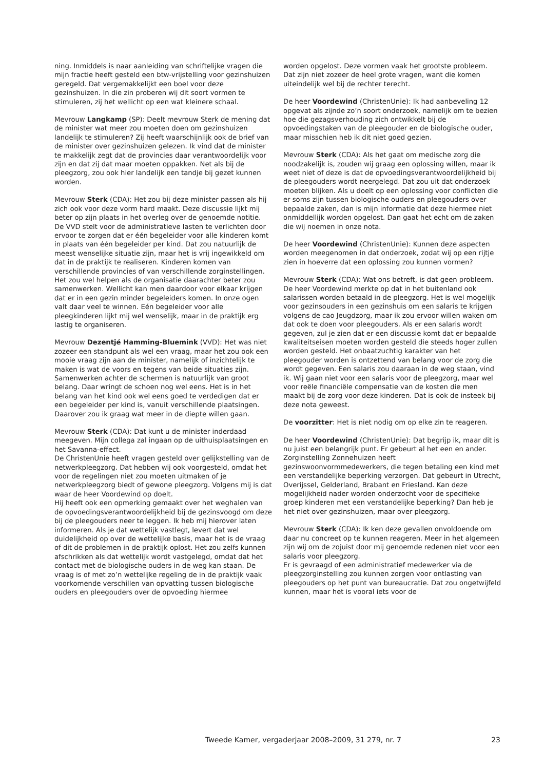ning. Inmiddels is naar aanleiding van schriftelijke vragen die mijn fractie heeft gesteld een btw-vrijstelling voor gezinshuizen geregeld. Dat vergemakkelijkt een boel voor deze gezinshuizen. In die zin proberen wij dit soort vormen te stimuleren, zij het wellicht op een wat kleinere schaal.
Mevrouw Langkamp (SP): Deelt mevrouw Sterk de mening dat de minister wat meer zou moeten doen om gezinshuizen landelijk te stimuleren? Zij heeft waarschijnlijk ook de brief van de minister over gezinshuizen gelezen. Ik vind dat de minister te makkelijk zegt dat de provincies daar verantwoordelijk voor zijn en dat zij dat maar moeten oppakken. Net als bij de pleegzorg, zou ook hier landelijk een tandje bij gezet kunnen worden.
Mevrouw Sterk (CDA): Het zou bij deze minister passen als hij zich ook voor deze vorm hard maakt. Deze discussie lijkt mij beter op zijn plaats in het overleg over de genoemde notitie.
De VVD stelt voor de administratieve lasten te verlichten door ervoor te zorgen dat er één begeleider voor alle kinderen komt in plaats van één begeleider per kind. Dat zou natuurlijk de meest wenselijke situatie zijn, maar het is vrij ingewikkeld om dat in de praktijk te realiseren. Kinderen komen van verschillende provincies of van verschillende zorginstellingen. Het zou wel helpen als de organisatie daarachter beter zou samenwerken. Wellicht kan men daardoor voor elkaar krijgen dat er in een gezin minder begeleiders komen. In onze ogen valt daar veel te winnen. Eén begeleider voor alle pleegkinderen lijkt mij wel wenselijk, maar in de praktijk erg lastig te organiseren.
Mevrouw Dezentjé Hamming-Bluemink (VVD): Het was niet zozeer een standpunt als wel een vraag, maar het zou ook een mooie vraag zijn aan de minister, namelijk of inzichtelijk te maken is wat de voors en tegens van beide situaties zijn. Samenwerken achter de schermen is natuurlijk van groot belang. Daar wringt de schoen nog wel eens. Het is in het belang van het kind ook wel eens goed te verdedigen dat er een begeleider per kind is, vanuit verschillende plaatsingen. Daarover zou ik graag wat meer in de diepte willen gaan.
Mevrouw Sterk (CDA): Dat kunt u de minister inderdaad meegeven. Mijn collega zal ingaan op de uithuisplaatsingen en het Savanna-effect.
De ChristenUnie heeft vragen gesteld over gelijkstelling van de netwerkpleegzorg. Dat hebben wij ook voorgesteld, omdat het voor de regelingen niet zou moeten uitmaken of je netwerkpleegzorg biedt of gewone pleegzorg. Volgens mij is dat waar de heer Voordewind op doelt.
Hij heeft ook een opmerking gemaakt over het weghalen van de opvoedingsverantwoordelijkheid bij de gezinsvoogd om deze bij de pleegouders neer te leggen. Ik heb mij hierover laten informeren. Als je dat wettelijk vastlegt, levert dat wel duidelijkheid op over de wettelijke basis, maar het is de vraag of dit de problemen in de praktijk oplost. Het zou zelfs kunnen afschrikken als dat wettelijk wordt vastgelegd, omdat dat het contact met de biologische ouders in de weg kan staan. De vraag is of met zo’n wettelijke regeling de in de praktijk vaak voorkomende verschillen van opvatting tussen biologische ouders en pleegouders over de opvoeding hiermee
worden opgelost. Deze vormen vaak het grootste probleem. Dat zijn niet zozeer de heel grote vragen, want die komen uiteindelijk wel bij de rechter terecht.
De heer Voordewind (ChristenUnie): Ik had aanbeveling 12 opgevat als zijnde zo’n soort onderzoek, namelijk om te bezien hoe die gezagsverhouding zich ontwikkelt bij de opvoedingstaken van de pleegouder en de biologische ouder, maar misschien heb ik dit niet goed gezien.
Mevrouw Sterk (CDA): Als het gaat om medische zorg die noodzakelijk is, zouden wij graag een oplossing willen, maar ik weet niet of deze is dat de opvoedingsverantwoordelijkheid bij de pleegouders wordt neergelegd. Dat zou uit dat onderzoek moeten blijken. Als u doelt op een oplossing voor conflicten die er soms zijn tussen biologische ouders en pleegouders over bepaalde zaken, dan is mijn informatie dat deze hiermee niet onmiddellijk worden opgelost. Dan gaat het echt om de zaken die wij noemen in onze nota.
De heer Voordewind (ChristenUnie): Kunnen deze aspecten worden meegenomen in dat onderzoek, zodat wij op een rijtje zien in hoeverre dat een oplossing zou kunnen vormen?
Mevrouw Sterk (CDA): Wat ons betreft, is dat geen probleem.
De heer Voordewind merkte op dat in het buitenland ook salarissen worden betaald in de pleegzorg. Het is wel mogelijk voor gezinsouders in een gezinshuis om een salaris te krijgen volgens de cao Jeugdzorg, maar ik zou ervoor willen waken om dat ook te doen voor pleegouders. Als er een salaris wordt gegeven, zul je zien dat er een discussie komt dat er bepaalde kwaliteitseisen moeten worden gesteld die steeds hoger zullen worden gesteld. Het onbaatzuchtig karakter van het pleegouder worden is ontzettend van belang voor de zorg die wordt gegeven. Een salaris zou daaraan in de weg staan, vind ik. Wij gaan niet voor een salaris voor de pleegzorg, maar wel voor reële financiële compensatie van de kosten die men maakt bij de zorg voor deze kinderen. Dat is ook de insteek bij deze nota geweest.
De voorzitter: Het is niet nodig om op elke zin te reageren.
De heer Voordewind (ChristenUnie): Dat begrijp ik, maar dit is nu juist een belangrijk punt. Er gebeurt al het een en ander. Zorginstelling Zonnehuizen heeft gezinswoonvormmedewerkers, die tegen betaling een kind met een verstandelijke beperking verzorgen. Dat gebeurt in Utrecht, Overijssel, Gelderland, Brabant en Friesland. Kan deze mogelijkheid nader worden onderzocht voor de specifieke groep kinderen met een verstandelijke beperking? Dan heb je het niet over gezinshuizen, maar over pleegzorg.
Mevrouw Sterk (CDA): Ik ken deze gevallen onvoldoende om daar nu concreet op te kunnen reageren. Meer in het algemeen zijn wij om de zojuist door mij genoemde redenen niet voor een salaris voor pleegzorg.
Er is gevraagd of een administratief medewerker via de pleegzorginstelling zou kunnen zorgen voor ontlasting van pleegouders op het punt van bureaucratie. Dat zou ongetwijfeld kunnen, maar het is vooral iets voor de
Tweede Kamer, vergaderjaar 2008–2009, 31 279, nr. 7 23